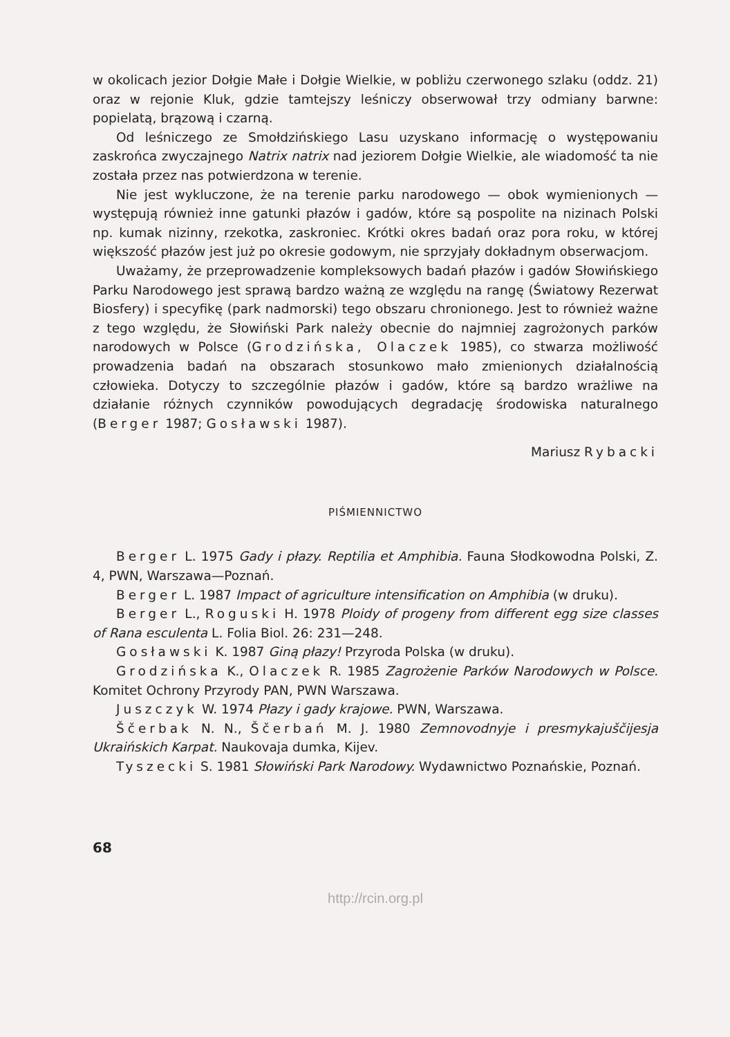w okolicach jezior Dołgie Małe i Dołgie Wielkie, w pobliżu czerwonego szlaku (oddz. 21) oraz w rejonie Kluk, gdzie tamtejszy leśniczy obserwował trzy odmiany barwne: popielatą, brązową i czarną.
Od leśniczego ze Smołdzińskiego Lasu uzyskano informację o występowaniu zaskrońca zwyczajnego Natrix natrix nad jeziorem Dołgie Wielkie, ale wiadomość ta nie została przez nas potwierdzona w terenie.
Nie jest wykluczone, że na terenie parku narodowego — obok wymienionych — występują również inne gatunki płazów i gadów, które są pospolite na nizinach Polski np. kumak nizinny, rzekotka, zaskroniec. Krótki okres badań oraz pora roku, w której większość płazów jest już po okresie godowym, nie sprzyjały dokładnym obserwacjom.
Uważamy, że przeprowadzenie kompleksowych badań płazów i gadów Słowińskiego Parku Narodowego jest sprawą bardzo ważną ze względu na rangę (Światowy Rezerwat Biosfery) i specyfikę (park nadmorski) tego obszaru chronionego. Jest to również ważne z tego względu, że Słowiński Park należy obecnie do najmniej zagrożonych parków narodowych w Polsce (Grodzińska, Olaczek 1985), co stwarza możliwość prowadzenia badań na obszarach stosunkowo mało zmienionych działalnością człowieka. Dotyczy to szczególnie płazów i gadów, które są bardzo wrażliwe na działanie różnych czynników powodujących degradację środowiska naturalnego (Berger 1987; Gosławski 1987).
Mariusz Rybacki
PIŚMIENNICTWO
Berger L. 1975 Gady i płazy. Reptilia et Amphibia. Fauna Słodkowodna Polski, Z. 4, PWN, Warszawa—Poznań.
Berger L. 1987 Impact of agriculture intensification on Amphibia (w druku).
Berger L., Roguski H. 1978 Ploidy of progeny from different egg size classes of Rana esculenta L. Folia Biol. 26: 231—248.
Gosławski K. 1987 Giną płazy! Przyroda Polska (w druku).
Grodzińska K., Olaczek R. 1985 Zagrożenie Parków Narodowych w Polsce. Komitet Ochrony Przyrody PAN, PWN Warszawa.
Juszczyk W. 1974 Płazy i gady krajowe. PWN, Warszawa.
Ščerbak N. N., Ščerbań M. J. 1980 Zemnovodnyje i presmykajuščijesja Ukraińskich Karpat. Naukovaja dumka, Kijev.
Tyszecki S. 1981 Słowiński Park Narodowy. Wydawnictwo Poznańskie, Poznań.
68
http://rcin.org.pl